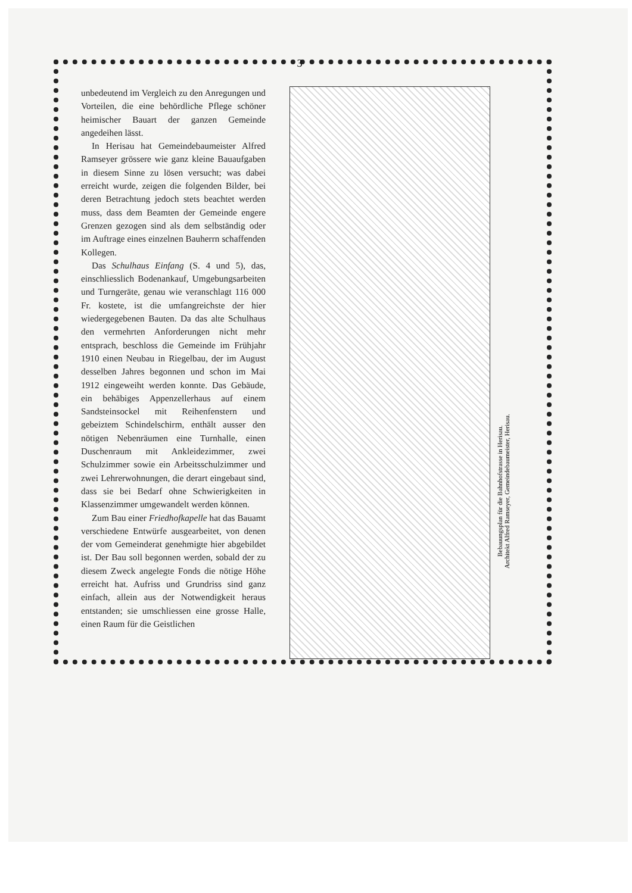3
unbedeutend im Vergleich zu den Anregungen und Vorteilen, die eine behördliche Pflege schöner heimischer Bauart der ganzen Gemeinde angedeihen lässt.
In Herisau hat Gemeindebaumeister Alfred Ramseyer grössere wie ganz kleine Bauaufgaben in diesem Sinne zu lösen versucht; was dabei erreicht wurde, zeigen die folgenden Bilder, bei deren Betrachtung jedoch stets beachtet werden muss, dass dem Beamten der Gemeinde engere Grenzen gezogen sind als dem selbständig oder im Auftrage eines einzelnen Bauherrn schaffenden Kollegen.
Das Schulhaus Einfang (S. 4 und 5), das, einschliesslich Bodenankauf, Umgebungsarbeiten und Turngeräte, genau wie veranschlagt 116 000 Fr. kostete, ist die umfangreichste der hier wiedergegebenen Bauten. Da das alte Schulhaus den vermehrten Anforderungen nicht mehr entsprach, beschloss die Gemeinde im Frühjahr 1910 einen Neubau in Riegelbau, der im August desselben Jahres begonnen und schon im Mai 1912 eingeweiht werden konnte. Das Gebäude, ein behäbiges Appenzellerhaus auf einem Sandsteinsockel mit Reihenfenstern und gebeiztem Schindelschirm, enthält ausser den nötigen Nebenräumen eine Turnhalle, einen Duschenraum mit Ankleidezimmer, zwei Schulzimmer sowie ein Arbeitsschulzimmer und zwei Lehrerwohnungen, die derart eingebaut sind, dass sie bei Bedarf ohne Schwierigkeiten in Klassenzimmer umgewandelt werden können.
Zum Bau einer Friedhofkapelle hat das Bauamt verschiedene Entwürfe ausgearbeitet, von denen der vom Gemeinderat genehmigte hier abgebildet ist. Der Bau soll begonnen werden, sobald der zu diesem Zweck angelegte Fonds die nötige Höhe erreicht hat. Aufriss und Grundriss sind ganz einfach, allein aus der Notwendigkeit heraus entstanden; sie umschliessen eine grosse Halle, einen Raum für die Geistlichen
Bebauungsplan für die Bahnhofstrasse in Herisau.
Architekt Alfred Ramseyer, Gemeindebaumeister, Herisau.